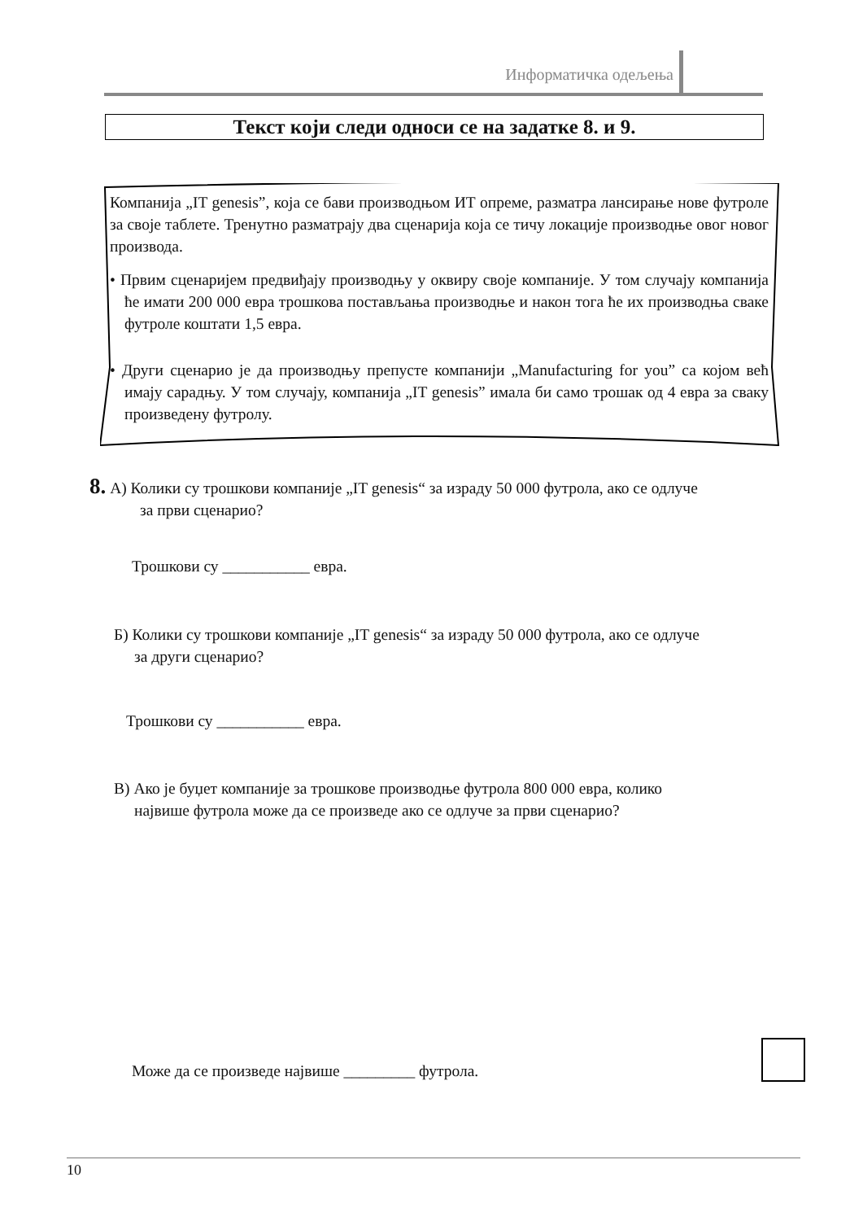Информатичка одељења
Текст који следи односи се на задатке 8. и 9.
Компанија „IT genesis”, која се бави производњом ИТ опреме, разматра лансирање нове футроле за своје таблете. Тренутно разматрају два сценарија која се тичу локације производње овог новог производа.
• Првим сценаријем предвиђају производњу у оквиру своје компаније. У том случају компанија ће имати 200 000 евра трошкова постављања производње и након тога ће их производња сваке футроле коштати 1,5 евра.
• Други сценарио је да производњу препусте компанији „Manufacturing for you” са којом већ имају сарадњу. У том случају, компанија „IT genesis” имала би само трошак од 4 евра за сваку произведену футролу.
8. А) Колики су трошкови компаније „IT genesis“ за израду 50 000 футрола, ако се одлуче
за први сценарио?
Трошкови су ___________ евра.
Б) Колики су трошкови компаније „IT genesis“ за израду 50 000 футрола, ако се одлуче
за други сценарио?
Трошкови су ___________ евра.
В) Ако је буџет компаније за трошкове производње футрола 800 000 евра, колико
највише футрола може да се произведе ако се одлуче за први сценарио?
Може да се произведе највише _________ футрола.
10